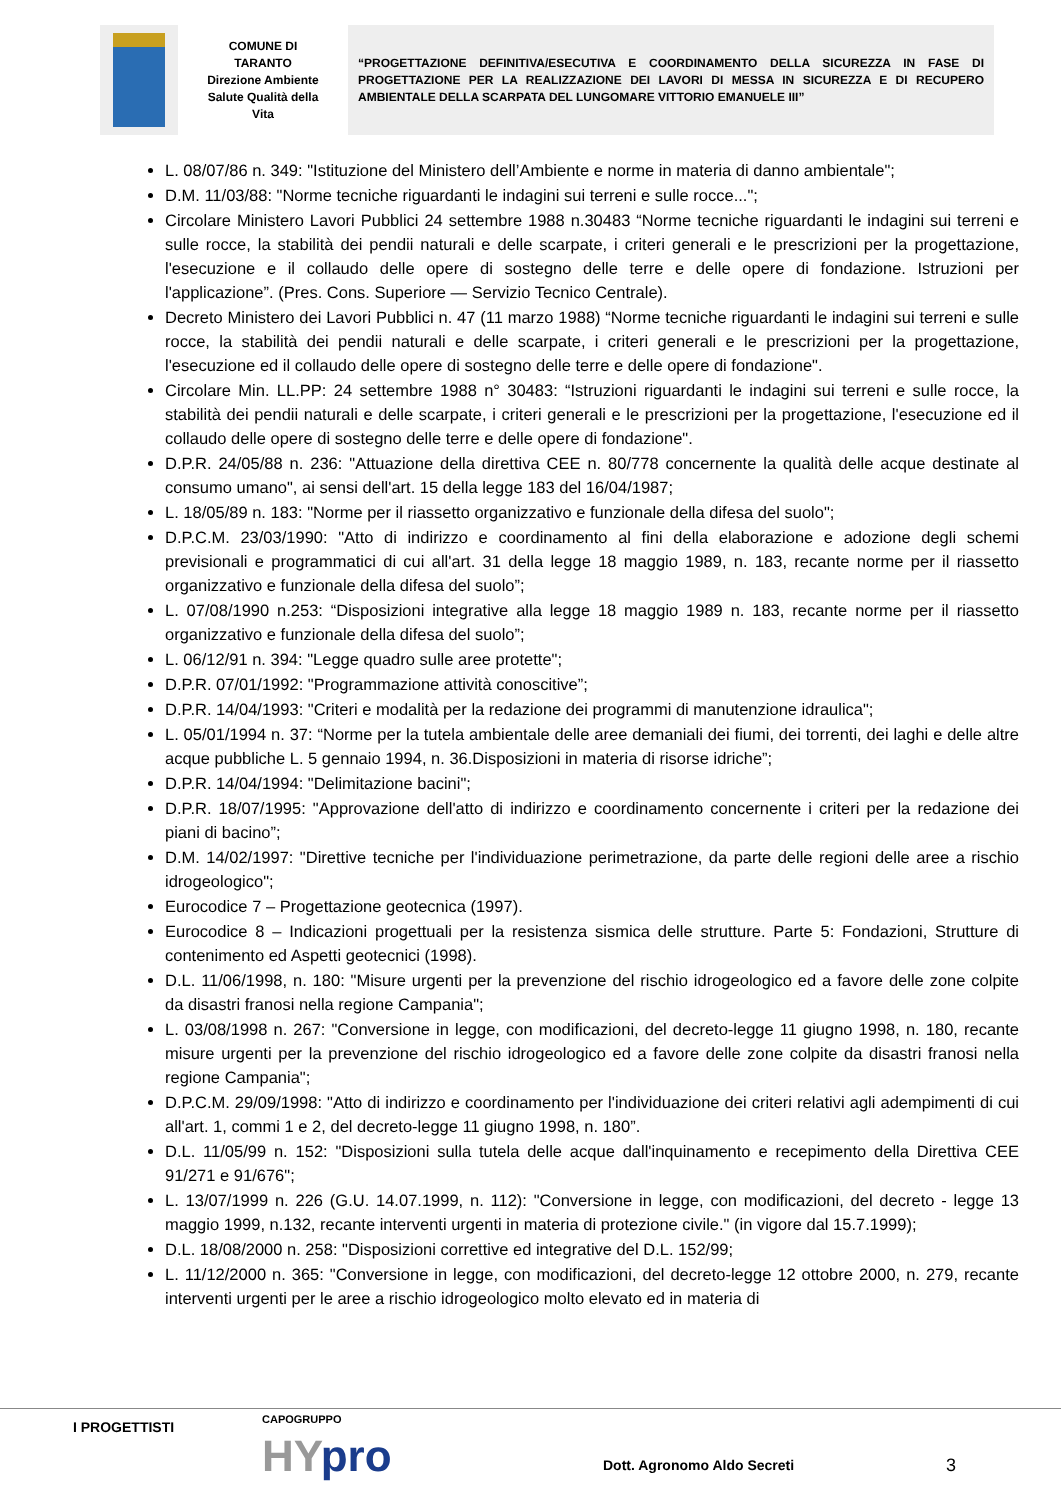COMUNE DI
TARANTO
Direzione Ambiente
Salute Qualità della
Vita
“PROGETTAZIONE DEFINITIVA/ESECUTIVA E COORDINAMENTO DELLA SICUREZZA IN FASE DI PROGETTAZIONE PER LA REALIZZAZIONE DEI LAVORI DI MESSA IN SICUREZZA E DI RECUPERO AMBIENTALE DELLA SCARPATA DEL LUNGOMARE VITTORIO EMANUELE III”
L. 08/07/86 n. 349: "Istituzione del Ministero dell’Ambiente e norme in materia di danno ambientale";
D.M. 11/03/88: "Norme tecniche riguardanti le indagini sui terreni e sulle rocce...";
Circolare Ministero Lavori Pubblici 24 settembre 1988 n.30483 “Norme tecniche riguardanti le indagini sui terreni e sulle rocce, la stabilità dei pendii naturali e delle scarpate, i criteri generali e le prescrizioni per la progettazione, l'esecuzione e il collaudo delle opere di sostegno delle terre e delle opere di fondazione. Istruzioni per l'applicazione”. (Pres. Cons. Superiore — Servizio Tecnico Centrale).
Decreto Ministero dei Lavori Pubblici n. 47 (11 marzo 1988) “Norme tecniche riguardanti le indagini sui terreni e sulle rocce, la stabilità dei pendii naturali e delle scarpate, i criteri generali e le prescrizioni per la progettazione, l'esecuzione ed il collaudo delle opere di sostegno delle terre e delle opere di fondazione".
Circolare Min. LL.PP: 24 settembre 1988 n° 30483: “Istruzioni riguardanti le indagini sui terreni e sulle rocce, la stabilità dei pendii naturali e delle scarpate, i criteri generali e le prescrizioni per la progettazione, l'esecuzione ed il collaudo delle opere di sostegno delle terre e delle opere di fondazione".
D.P.R. 24/05/88 n. 236: "Attuazione della direttiva CEE n. 80/778 concernente la qualità delle acque destinate al consumo umano", ai sensi dell'art. 15 della legge 183 del 16/04/1987;
L. 18/05/89 n. 183: "Norme per il riassetto organizzativo e funzionale della difesa del suolo";
D.P.C.M. 23/03/1990: "Atto di indirizzo e coordinamento al fini della elaborazione e adozione degli schemi previsionali e programmatici di cui all'art. 31 della legge 18 maggio 1989, n. 183, recante norme per il riassetto organizzativo e funzionale della difesa del suolo”;
L. 07/08/1990 n.253: “Disposizioni integrative alla legge 18 maggio 1989 n. 183, recante norme per il riassetto organizzativo e funzionale della difesa del suolo”;
L. 06/12/91 n. 394: "Legge quadro sulle aree protette";
D.P.R. 07/01/1992: "Programmazione attività conoscitive”;
D.P.R. 14/04/1993: "Criteri e modalità per la redazione dei programmi di manutenzione idraulica";
L. 05/01/1994 n. 37: “Norme per la tutela ambientale delle aree demaniali dei fiumi, dei torrenti, dei laghi e delle altre acque pubbliche L. 5 gennaio 1994, n. 36.Disposizioni in materia di risorse idriche”;
D.P.R. 14/04/1994: "Delimitazione bacini";
D.P.R. 18/07/1995: "Approvazione dell'atto di indirizzo e coordinamento concernente i criteri per la redazione dei piani di bacino”;
D.M. 14/02/1997: "Direttive tecniche per l'individuazione perimetrazione, da parte delle regioni delle aree a rischio idrogeologico";
Eurocodice 7 – Progettazione geotecnica (1997).
Eurocodice 8 – Indicazioni progettuali per la resistenza sismica delle strutture. Parte 5: Fondazioni, Strutture di contenimento ed Aspetti geotecnici (1998).
D.L. 11/06/1998, n. 180: "Misure urgenti per la prevenzione del rischio idrogeologico ed a favore delle zone colpite da disastri franosi nella regione Campania";
L. 03/08/1998 n. 267: "Conversione in legge, con modificazioni, del decreto-legge 11 giugno 1998, n. 180, recante misure urgenti per la prevenzione del rischio idrogeologico ed a favore delle zone colpite da disastri franosi nella regione Campania";
D.P.C.M. 29/09/1998: "Atto di indirizzo e coordinamento per l'individuazione dei criteri relativi agli adempimenti di cui all'art. 1, commi 1 e 2, del decreto-legge 11 giugno 1998, n. 180”.
D.L. 11/05/99 n. 152: "Disposizioni sulla tutela delle acque dall'inquinamento e recepimento della Direttiva CEE 91/271 e 91/676";
L. 13/07/1999 n. 226 (G.U. 14.07.1999, n. 112): "Conversione in legge, con modificazioni, del decreto - legge 13 maggio 1999, n.132, recante interventi urgenti in materia di protezione civile." (in vigore dal 15.7.1999);
D.L. 18/08/2000 n. 258: "Disposizioni correttive ed integrative del D.L. 152/99;
L. 11/12/2000 n. 365: "Conversione in legge, con modificazioni, del decreto-legge 12 ottobre 2000, n. 279, recante interventi urgenti per le aree a rischio idrogeologico molto elevato ed in materia di
I PROGETTISTI CAPOGRUPPO
HYpro Dott. Agronomo Aldo Secreti 3